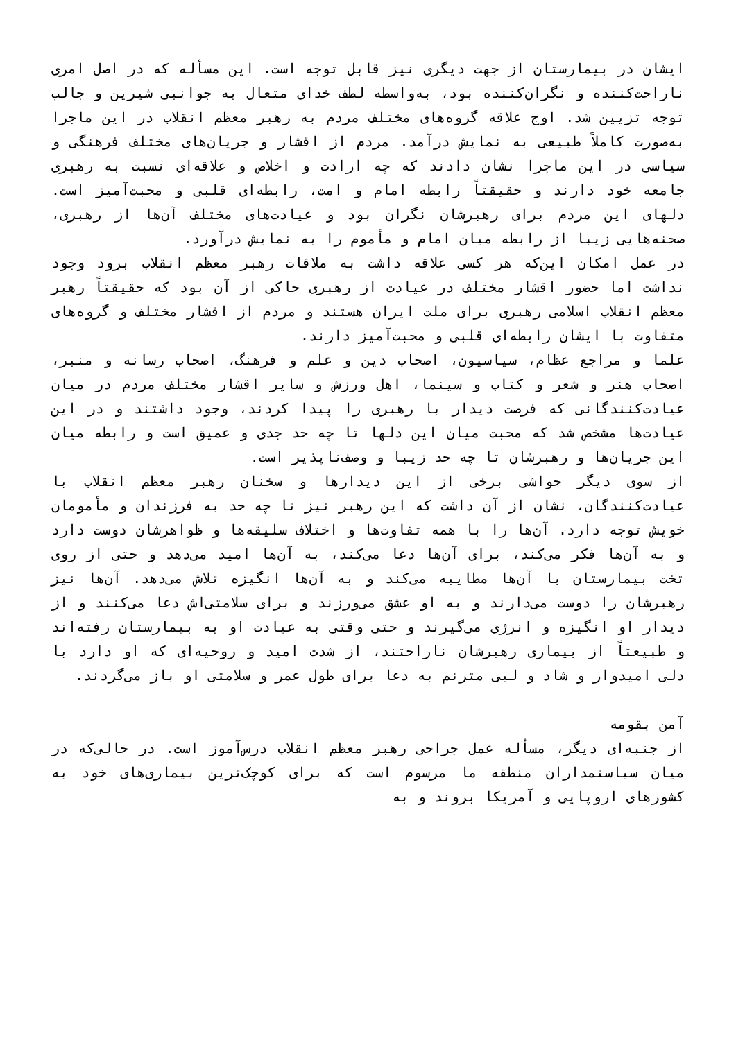ایشان در بیمارستان از جهت دیگری نیز قابل توجه است. این مسأله که در اصل امری ناراحت‌کننده و نگران‌کننده بود، به‌واسطه لطف خدای متعال به جوانبی شیرین و جالب توجه تزیین شد. اوج علاقه گروه‌های مختلف مردم به رهبر معظم انقلاب در این ماجرا به‌صورت کاملاً طبیعی به نمایش درآمد. مردم از اقشار و جریان‌های مختلف فرهنگی و سیاسی در این ماجرا نشان دادند که چه ارادت و اخلاص و علاقه‌ای نسبت به رهبری جامعه خود دارند و حقیقتاً رابطه امام و امت، رابطه‌ای قلبی و محبت‌آمیز است. دلهای این مردم برای رهبرشان نگران بود و عیادت‌های مختلف آن‌ها از رهبری، صحنه‌هایی زیبا از رابطه میان امام و مأموم را به نمایش درآورد.
در عمل امکان این‌که هر کسی علاقه داشت به ملاقات رهبر معظم انقلاب برود وجود نداشت اما حضور اقشار مختلف در عیادت از رهبری حاکی از آن بود که حقیقتاً رهبر معظم انقلاب اسلامی رهبری برای ملت ایران هستند و مردم از اقشار مختلف و گروه‌های متفاوت با ایشان رابطه‌ای قلبی و محبت‌آمیز دارند.
علما و مراجع عظام، سیاسیون، اصحاب دین و علم و فرهنگ، اصحاب رسانه و منبر، اصحاب هنر و شعر و کتاب و سینما، اهل ورزش و سایر اقشار مختلف مردم در میان عیادت‌کنندگانی که فرصت دیدار با رهبری را پیدا کردند، وجود داشتند و در این عیادت‌ها مشخص شد که محبت میان این دلها تا چه حد جدی و عمیق است و رابطه میان این جریان‌ها و رهبرشان تا چه حد زیبا و وصف‌ناپذیر است.
از سوی دیگر حواشی برخی از این دیدارها و سخنان رهبر معظم انقلاب با عیادت‌کنندگان، نشان از آن داشت که این رهبر نیز تا چه حد به فرزندان و مأمومان خویش توجه دارد. آن‌ها را با همه تفاوت‌ها و اختلاف سلیقه‌ها و ظواهرشان دوست دارد و به آن‌ها فکر می‌کند، برای آن‌ها دعا می‌کند، به آن‌ها امید می‌دهد و حتی از روی تخت بیمارستان با آن‌ها مطایبه می‌کند و به آن‌ها انگیزه تلاش می‌دهد. آن‌ها نیز رهبرشان را دوست می‌دارند و به او عشق می‌ورزند و برای سلامتی‌اش دعا می‌کنند و از دیدار او انگیزه و انرژی می‌گیرند و حتی وقتی به عیادت او به بیمارستان رفته‌اند و طبیعتاً از بیماری رهبرشان ناراحتند، از شدت امید و روحیه‌ای که او دارد با دلی امیدوار و شاد و لبی مترنم به دعا برای طول عمر و سلامتی او باز می‌گردند.
آمن بقومه
از جنبه‌ای دیگر، مسأله عمل جراحی رهبر معظم انقلاب درس‌آموز است. در حالی‌که در میان سیاستمداران منطقه ما مرسوم است که برای کوچک‌ترین بیماری‌های خود به کشورهای اروپایی و آمریکا بروند و به